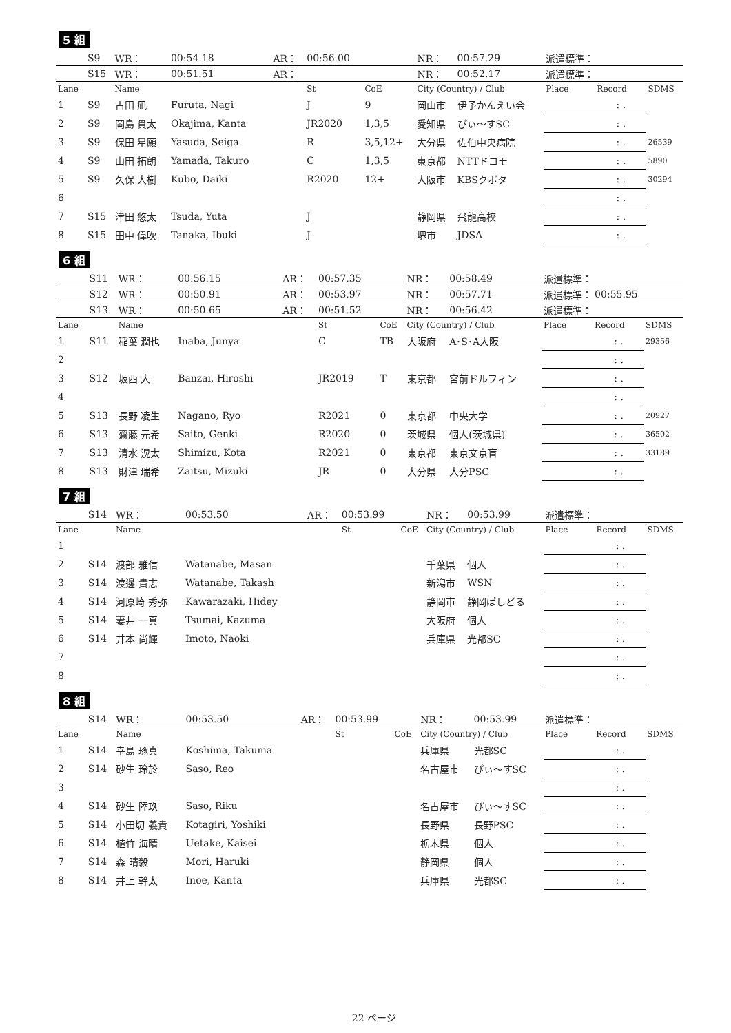5 組
| | S9 | WR： | 00:54.18 | AR： | 00:56.00 | | NR： | 00:57.29 | 派遣標準： | | |
| | S15 | WR： | 00:51.51 | AR： | | | NR： | 00:52.17 | 派遣標準： | | |
| Lane | | Name | | | St | CoE | City (Country) / Club | | Place | Record | SDMS |
| 1 | S9 | 古田 凪 | Furuta, Nagi | | J | 9 | 岡山市 | 伊予かんえい会 | | : . | |
| 2 | S9 | 岡島 貫太 | Okajima, Kanta | | JR2020 | 1,3,5 | 愛知県 | ぴぃ～すSC | | : . | |
| 3 | S9 | 保田 星願 | Yasuda, Seiga | | R | 3,5,12+ | 大分県 | 佐伯中央病院 | | : . | 26539 |
| 4 | S9 | 山田 拓朗 | Yamada, Takuro | | C | 1,3,5 | 東京都 | NTTドコモ | | : . | 5890 |
| 5 | S9 | 久保 大樹 | Kubo, Daiki | | R2020 | 12+ | 大阪市 | KBSクボタ | | : . | 30294 |
| 6 | | | | | | | | | | : . | |
| 7 | S15 | 津田 悠太 | Tsuda, Yuta | | J | | 静岡県 | 飛龍高校 | | : . | |
| 8 | S15 | 田中 偉吹 | Tanaka, Ibuki | | J | | 堺市 | JDSA | | : . | |
6 組
| | S11 | WR： | 00:56.15 | AR： | 00:57.35 | | NR： | 00:58.49 | 派遣標準： | | |
| | S12 | WR： | 00:50.91 | AR： | 00:53.97 | | NR： | 00:57.71 | 派遣標準： | 00:55.95 | |
| | S13 | WR： | 00:50.65 | AR： | 00:51.52 | | NR： | 00:56.42 | 派遣標準： | | |
| Lane | | Name | | | St | CoE | City (Country) / Club | | Place | Record | SDMS |
| 1 | S11 | 稲葉 潤也 | Inaba, Junya | | C | TB | 大阪府 | A･S･A大阪 | | : . | 29356 |
| 2 | | | | | | | | | | : . | |
| 3 | S12 | 坂西 大 | Banzai, Hiroshi | | JR2019 | T | 東京都 | 宮前ドルフィン | | : . | |
| 4 | | | | | | | | | | : . | |
| 5 | S13 | 長野 凌生 | Nagano, Ryo | | R2021 | 0 | 東京都 | 中央大学 | | : . | 20927 |
| 6 | S13 | 齋藤 元希 | Saito, Genki | | R2020 | 0 | 茨城県 | 個人(茨城県) | | : . | 36502 |
| 7 | S13 | 清水 滉太 | Shimizu, Kota | | R2021 | 0 | 東京都 | 東京文京盲 | | : . | 33189 |
| 8 | S13 | 財津 瑞希 | Zaitsu, Mizuki | | JR | 0 | 大分県 | 大分PSC | | : . | |
7 組
| | S14 | WR： | 00:53.50 | AR： | 00:53.99 | | NR： | 00:53.99 | 派遣標準： | | |
| Lane | | Name | | | St | CoE | City (Country) / Club | | Place | Record | SDMS |
| 1 | | | | | | | | | | : . | |
| 2 | S14 | 渡部 雅信 | Watanabe, Masan | | | | 千葉県 | 個人 | | : . | |
| 3 | S14 | 渡邊 貴志 | Watanabe, Takash | | | | 新潟市 | WSN | | : . | |
| 4 | S14 | 河原崎 秀弥 | Kawarazaki, Hidey | | | | 静岡市 | 静岡ぱしどる | | : . | |
| 5 | S14 | 妻井 一真 | Tsumai, Kazuma | | | | 大阪府 | 個人 | | : . | |
| 6 | S14 | 井本 尚輝 | Imoto, Naoki | | | | 兵庫県 | 光都SC | | : . | |
| 7 | | | | | | | | | | : . | |
| 8 | | | | | | | | | | : . | |
8 組
| | S14 | WR： | 00:53.50 | AR： | 00:53.99 | | NR： | 00:53.99 | 派遣標準： | | |
| Lane | | Name | | | St | CoE | City (Country) / Club | | Place | Record | SDMS |
| 1 | S14 | 幸島 琢真 | Koshima, Takuma | | | | 兵庫県 | 光都SC | | : . | |
| 2 | S14 | 砂生 玲於 | Saso, Reo | | | | 名古屋市 | ぴぃ～すSC | | : . | |
| 3 | | | | | | | | | | : . | |
| 4 | S14 | 砂生 陸玖 | Saso, Riku | | | | 名古屋市 | ぴぃ～すSC | | : . | |
| 5 | S14 | 小田切 義貴 | Kotagiri, Yoshiki | | | | 長野県 | 長野PSC | | : . | |
| 6 | S14 | 植竹 海晴 | Uetake, Kaisei | | | | 栃木県 | 個人 | | : . | |
| 7 | S14 | 森 晴毅 | Mori, Haruki | | | | 静岡県 | 個人 | | : . | |
| 8 | S14 | 井上 幹太 | Inoe, Kanta | | | | 兵庫県 | 光都SC | | : . | |
22 ページ